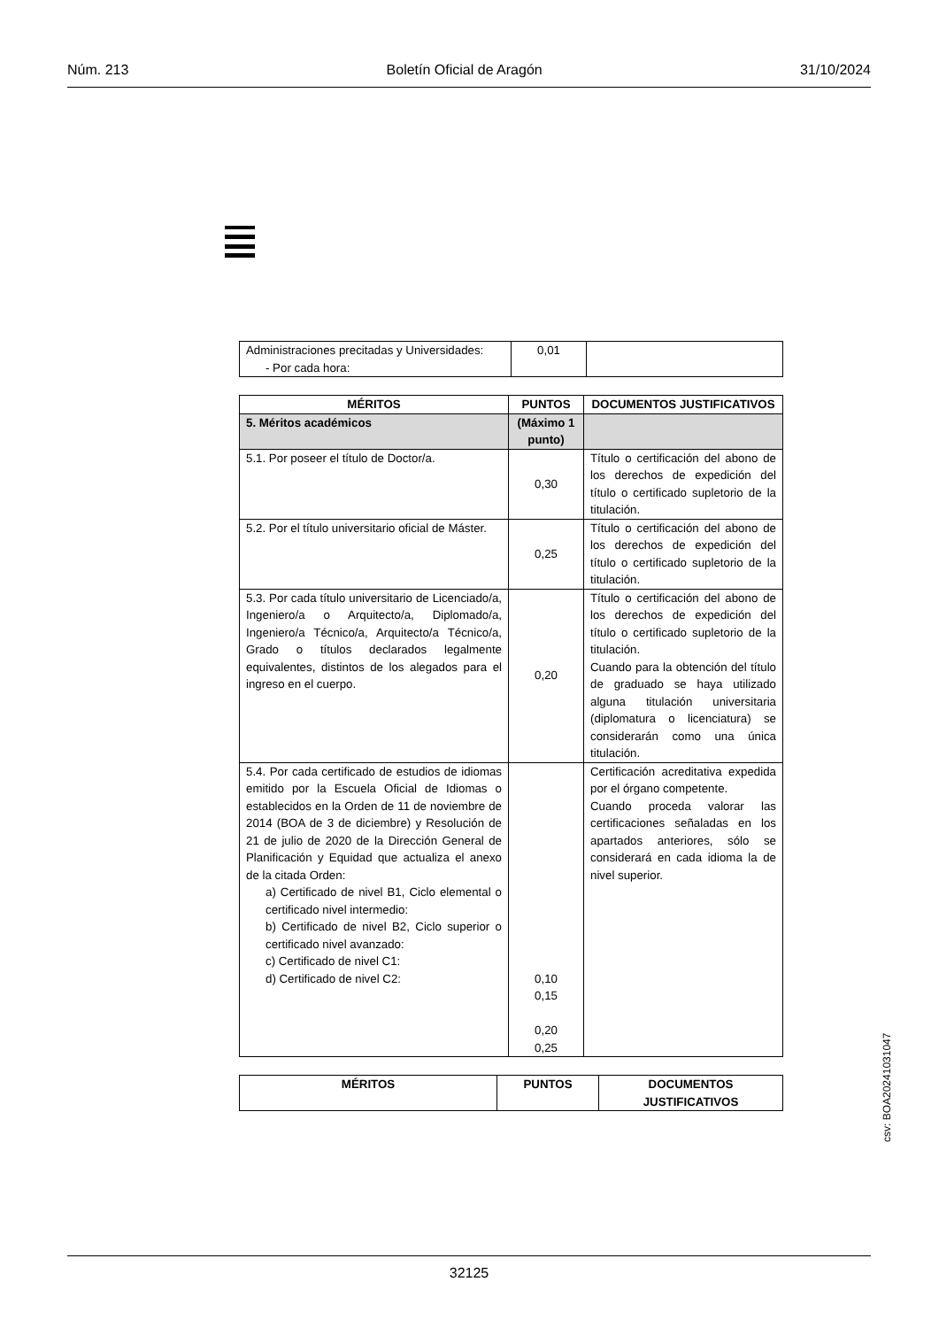Núm. 213 Boletín Oficial de Aragón 31/10/2024
| Administraciones precitadas y Universidades: - Por cada hora: | 0,01 | |
| MÉRITOS | PUNTOS | DOCUMENTOS JUSTIFICATIVOS |
| --- | --- | --- |
| 5. Méritos académicos | (Máximo 1 punto) | |
| 5.1. Por poseer el título de Doctor/a. | 0,30 | Título o certificación del abono de los derechos de expedición del título o certificado supletorio de la titulación. |
| 5.2. Por el título universitario oficial de Máster. | 0,25 | Título o certificación del abono de los derechos de expedición del título o certificado supletorio de la titulación. |
| 5.3. Por cada título universitario de Licenciado/a, Ingeniero/a o Arquitecto/a, Diplomado/a, Ingeniero/a Técnico/a, Arquitecto/a Técnico/a, Grado o títulos declarados legalmente equivalentes, distintos de los alegados para el ingreso en el cuerpo. | 0,20 | Título o certificación del abono de los derechos de expedición del título o certificado supletorio de la titulación. Cuando para la obtención del título de graduado se haya utilizado alguna titulación universitaria (diplomatura o licenciatura) se considerarán como una única titulación. |
| 5.4. Por cada certificado de estudios de idiomas emitido por la Escuela Oficial de Idiomas o establecidos en la Orden de 11 de noviembre de 2014 (BOA de 3 de diciembre) y Resolución de 21 de julio de 2020 de la Dirección General de Planificación y Equidad que actualiza el anexo de la citada Orden: a) Certificado de nivel B1, Ciclo elemental o certificado nivel intermedio: b) Certificado de nivel B2, Ciclo superior o certificado nivel avanzado: c) Certificado de nivel C1: d) Certificado de nivel C2: | 0,10 0,15 0,20 0,25 | Certificación acreditativa expedida por el órgano competente. Cuando proceda valorar las certificaciones señaladas en los apartados anteriores, sólo se considerará en cada idioma la de nivel superior. |
| MÉRITOS | PUNTOS | DOCUMENTOS JUSTIFICATIVOS |
| --- | --- | --- |
csv: BOA20241031047
32125